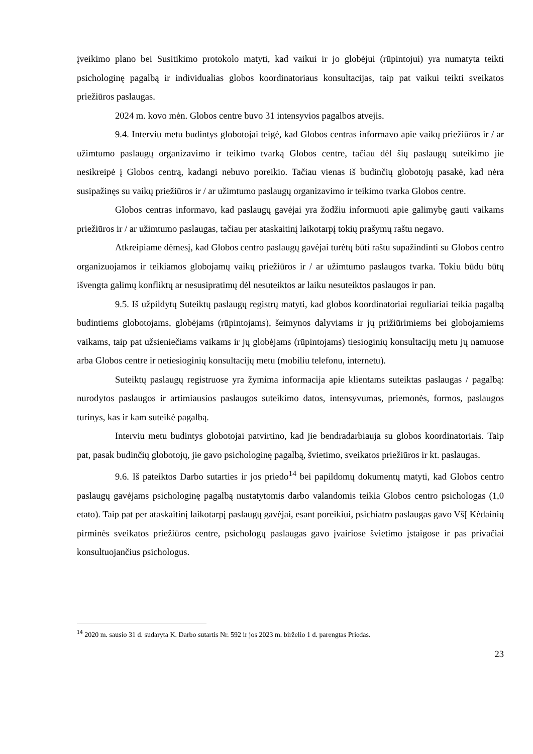įveikimo plano bei Susitikimo protokolo matyti, kad vaikui ir jo globėjui (rūpintojui) yra numatyta teikti psichologinę pagalbą ir individualias globos koordinatoriaus konsultacijas, taip pat vaikui teikti sveikatos priežiūros paslaugas.
2024 m. kovo mėn. Globos centre buvo 31 intensyvios pagalbos atvejis.
9.4. Interviu metu budintys globotojai teigė, kad Globos centras informavo apie vaikų priežiūros ir / ar užimtumo paslaugų organizavimo ir teikimo tvarką Globos centre, tačiau dėl šių paslaugų suteikimo jie nesikreipė į Globos centrą, kadangi nebuvo poreikio. Tačiau vienas iš budinčių globotojų pasakė, kad nėra susipažinęs su vaikų priežiūros ir / ar užimtumo paslaugų organizavimo ir teikimo tvarka Globos centre.
Globos centras informavo, kad paslaugų gavėjai yra žodžiu informuoti apie galimybę gauti vaikams priežiūros ir / ar užimtumo paslaugas, tačiau per ataskaitinį laikotarpį tokių prašymų raštu negavo.
Atkreipiame dėmesį, kad Globos centro paslaugų gavėjai turėtų būti raštu supažindinti su Globos centro organizuojamos ir teikiamos globojamų vaikų priežiūros ir / ar užimtumo paslaugos tvarka. Tokiu būdu būtų išvengta galimų konfliktų ar nesusipratimų dėl nesuteiktos ar laiku nesuteiktos paslaugos ir pan.
9.5. Iš užpildytų Suteiktų paslaugų registrų matyti, kad globos koordinatoriai reguliariai teikia pagalbą budintiems globotojams, globėjams (rūpintojams), šeimynos dalyviams ir jų prižiūrimiems bei globojamiems vaikams, taip pat užsieniečiams vaikams ir jų globėjams (rūpintojams) tiesioginių konsultacijų metu jų namuose arba Globos centre ir netiesioginių konsultacijų metu (mobiliu telefonu, internetu).
Suteiktų paslaugų registruose yra žymima informacija apie klientams suteiktas paslaugas / pagalbą: nurodytos paslaugos ir artimiausios paslaugos suteikimo datos, intensyvumas, priemonės, formos, paslaugos turinys, kas ir kam suteikė pagalbą.
Interviu metu budintys globotojai patvirtino, kad jie bendradarbiauja su globos koordinatoriais. Taip pat, pasak budinčių globotojų, jie gavo psichologinę pagalbą, švietimo, sveikatos priežiūros ir kt. paslaugas.
9.6. Iš pateiktos Darbo sutarties ir jos priedo<sup>14</sup> bei papildomų dokumentų matyti, kad Globos centro paslaugų gavėjams psichologinę pagalbą nustatytomis darbo valandomis teikia Globos centro psichologas (1,0 etato). Taip pat per ataskaitinį laikotarpį paslaugų gavėjai, esant poreikiui, psichiatro paslaugas gavo VšĮ Kėdainių pirminės sveikatos priežiūros centre, psichologų paslaugas gavo įvairiose švietimo įstaigose ir pas privačiai konsultuojančius psichologus.
<sup>14</sup> 2020 m. sausio 31 d. sudaryta K. Darbo sutartis Nr. 592 ir jos 2023 m. birželio 1 d. parengtas Priedas.
23